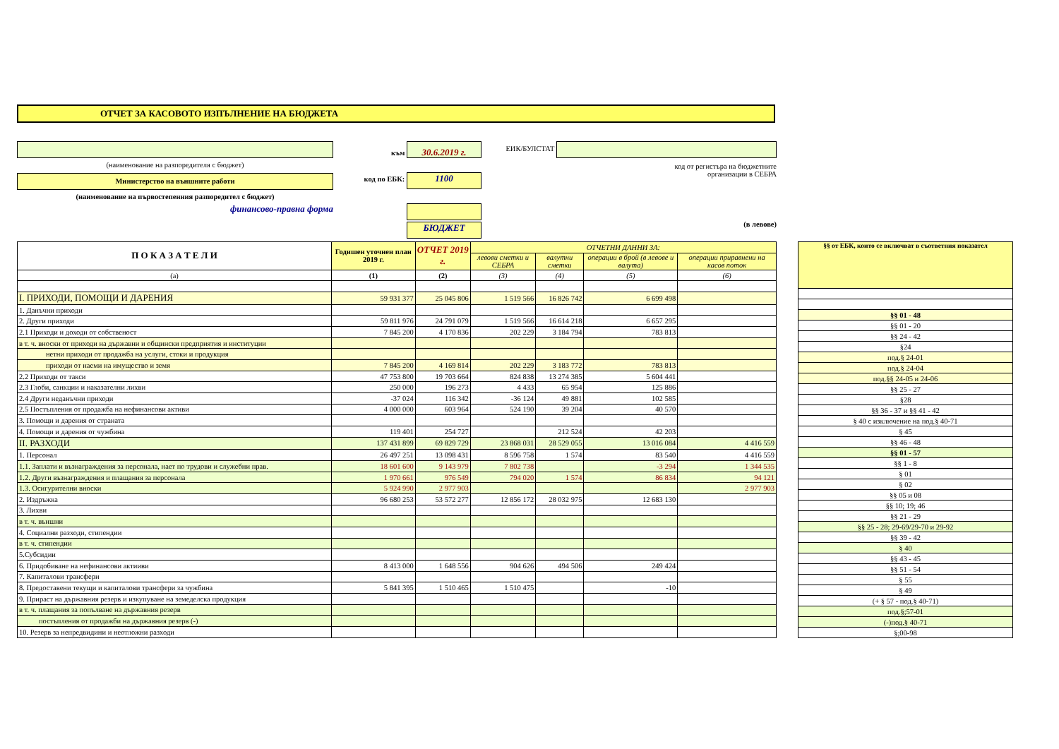ОТЧЕТ ЗА КАСОВОТО ИЗПЪЛНЕНИЕ НА БЮДЖЕТА
(наименование на разпоредителя с бюджет)
Министерство на външните работи
(наименование на първостепенния разпоредител с бюджет)
финансово-правна форма
към 30.6.2019 г.
код по ЕБК: 1100
БЮДЖЕТ
ЕИК/БУЛСТАТ
код от регистъра на бюджетните
организации в СЕБРА
(в левове)
| П О К А З А Т Е Л И | Годишен уточнен план 2019 г. | ОТЧЕТ 2019 г. | ОТЧЕТНИ ДАННИ ЗА: | | | |
| --- | --- | --- | --- | --- | --- | --- |
| | | | левови сметки и СЕБРА | валутни сметки | операции в брой (в левове и валута) | операции приравнени на касов поток |
| (а) | (1) | (2) | (3) | (4) | (5) | (6) |
| I. ПРИХОДИ, ПОМОЩИ И ДАРЕНИЯ | 59 931 377 | 25 045 806 | 1 519 566 | 16 826 742 | 6 699 498 | |
| 1. Данъчни приходи | | | | | | |
| 2. Други приходи | 59 811 976 | 24 791 079 | 1 519 566 | 16 614 218 | 6 657 295 | |
| 2.1 Приходи и доходи от собственост | 7 845 200 | 4 170 836 | 202 229 | 3 184 794 | 783 813 | |
| в т. ч. вноски от приходи на държавни и общински предприятия и институции | | | | | | |
| нетни приходи от продажба на услуги, стоки и продукция | | | | | | |
| приходи от наеми на имущество и земя | 7 845 200 | 4 169 814 | 202 229 | 3 183 772 | 783 813 | |
| 2.2 Приходи от такси | 47 753 800 | 19 703 664 | 824 838 | 13 274 385 | 5 604 441 | |
| 2.3 Глоби, санкции и наказателни лихви | 250 000 | 196 273 | 4 433 | 65 954 | 125 886 | |
| 2.4 Други неданъчни приходи | -37 024 | 116 342 | -36 124 | 49 881 | 102 585 | |
| 2.5 Постъпления от продажба на нефинансови активи | 4 000 000 | 603 964 | 524 190 | 39 204 | 40 570 | |
| 3. Помощи и дарения от страната | | | | | | |
| 4. Помощи и дарения от чужбина | 119 401 | 254 727 | | 212 524 | 42 203 | |
| II. РАЗХОДИ | 137 431 899 | 69 829 729 | 23 868 031 | 28 529 055 | 13 016 084 | 4 416 559 |
| 1. Персонал | 26 497 251 | 13 098 431 | 8 596 758 | 1 574 | 83 540 | 4 416 559 |
| 1.1. Заплати и възнаграждения за персонала, нает по трудови и служебни прав. | 18 601 600 | 9 143 979 | 7 802 738 | | -3 294 | 1 344 535 |
| 1.2. Други възнаграждения и плащания за персонала | 1 970 661 | 976 549 | 794 020 | 1 574 | 86 834 | 94 121 |
| 1.3. Осигурителни вноски | 5 924 990 | 2 977 903 | | | | 2 977 903 |
| 2. Издръжка | 96 680 253 | 53 572 277 | 12 856 172 | 28 032 975 | 12 683 130 | |
| 3. Лихви | | | | | | |
| в т. ч. външни | | | | | | |
| 4. Социални разходи, стипендии | | | | | | |
| в т. ч. стипендии | | | | | | |
| 5.Субсидии | | | | | | |
| 6. Придобиване на нефинансови актииви | 8 413 000 | 1 648 556 | 904 626 | 494 506 | 249 424 | |
| 7. Капиталови трансфери | | | | | | |
| 8. Предоставени текущи и капиталови трансфери за чужбина | 5 841 395 | 1 510 465 | 1 510 475 | | -10 | |
| 9. Прираст на държавния резерв и изкупуване на земеделска продукция | | | | | | |
| в т. ч. плащания за попълване на държавния резерв | | | | | | |
| постъпления от продажби на държавния резерв (-) | | | | | | |
| 10. Резерв за непредвидини и неотложни разходи | | | | | | |
| §§ от ЕБК, които се включват в съответния показател |
| --- |
| §§ 01 - 48 |
| §§ 01 - 20 |
| §§ 24 - 42 |
| §24 |
| под.§ 24-01 |
| под.§ 24-04 |
| под.§§ 24-05 и 24-06 |
| §§ 25 - 27 |
| §28 |
| §§ 36 - 37 и §§ 41 - 42 |
| § 40 с изключение на под.§ 40-71 |
| § 45 |
| §§ 46 - 48 |
| §§ 01 - 57 |
| §§ 1 - 8 |
| § 01 |
| § 02 |
| §§ 05 и 08 |
| §§ 10; 19; 46 |
| §§ 21 - 29 |
| §§ 25 - 28; 29-69/29-70 и 29-92 |
| §§ 39 - 42 |
| § 40 |
| §§ 43 - 45 |
| §§ 51 - 54 |
| § 55 |
| § 49 |
| (+ § 57 - под.§ 40-71) |
| под.§;57-01 |
| (-)под.§ 40-71 |
| §;00-98 |